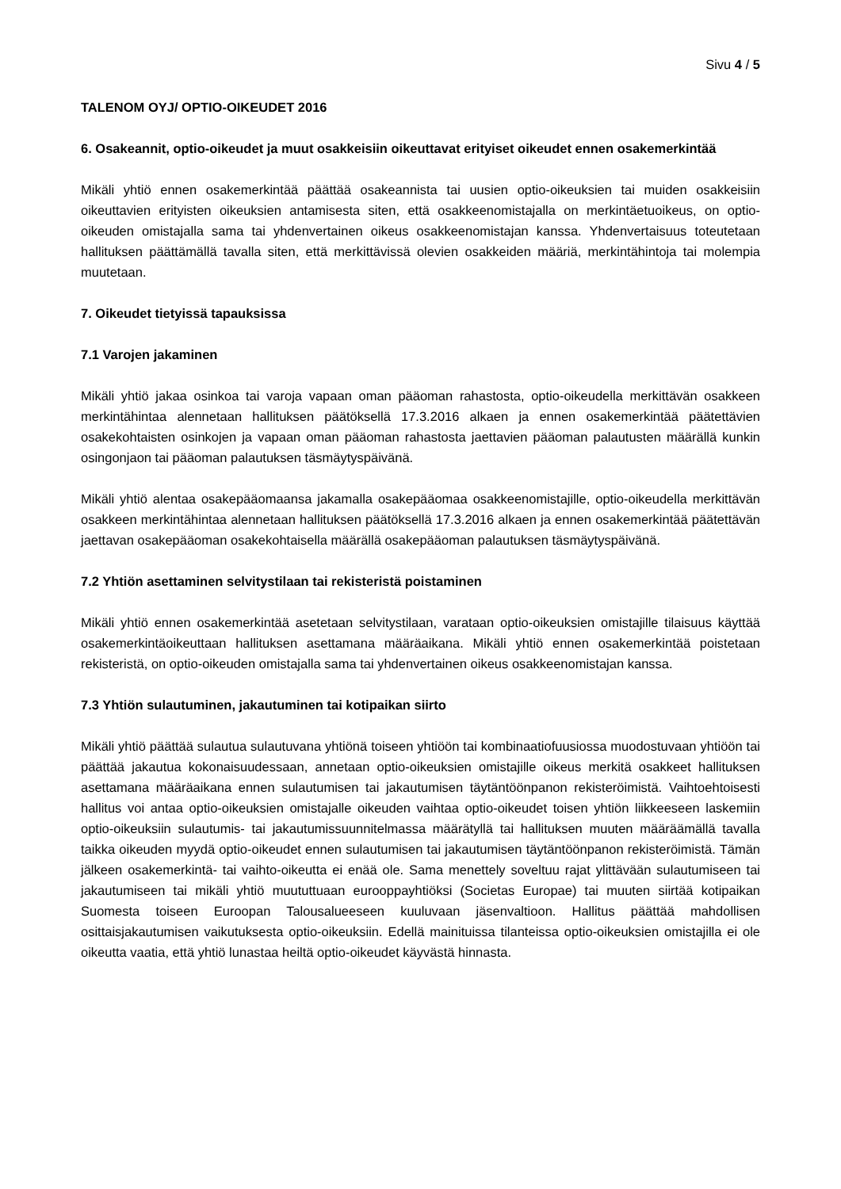Sivu 4 / 5
TALENOM OYJ/ OPTIO-OIKEUDET 2016
6. Osakeannit, optio-oikeudet ja muut osakkeisiin oikeuttavat erityiset oikeudet ennen osakemerkintää
Mikäli yhtiö ennen osakemerkintää päättää osakeannista tai uusien optio-oikeuksien tai muiden osakkeisiin oikeuttavien erityisten oikeuksien antamisesta siten, että osakkeenomistajalla on merkintäetuoikeus, on optio-oikeuden omistajalla sama tai yhdenvertainen oikeus osakkeenomistajan kanssa. Yhdenvertaisuus toteutetaan hallituksen päättämällä tavalla siten, että merkittävissä olevien osakkeiden määriä, merkintähintoja tai molempia muutetaan.
7. Oikeudet tietyissä tapauksissa
7.1 Varojen jakaminen
Mikäli yhtiö jakaa osinkoa tai varoja vapaan oman pääoman rahastosta, optio-oikeudella merkittävän osakkeen merkintähintaa alennetaan hallituksen päätöksellä 17.3.2016 alkaen ja ennen osakemerkintää päätettävien osakekohtaisten osinkojen ja vapaan oman pääoman rahastosta jaettavien pääoman palautusten määrällä kunkin osingonjaon tai pääoman palautuksen täsmäytyspäivänä.
Mikäli yhtiö alentaa osakepääomaansa jakamalla osakepääomaa osakkeenomistajille, optio-oikeudella merkittävän osakkeen merkintähintaa alennetaan hallituksen päätöksellä 17.3.2016 alkaen ja ennen osakemerkintää päätettävän jaettavan osakepääoman osakekohtaisella määrällä osakepääoman palautuksen täsmäytyspäivänä.
7.2 Yhtiön asettaminen selvitystilaan tai rekisteristä poistaminen
Mikäli yhtiö ennen osakemerkintää asetetaan selvitystilaan, varataan optio-oikeuksien omistajille tilaisuus käyttää osakemerkintäoikeuttaan hallituksen asettamana määräaikana. Mikäli yhtiö ennen osakemerkintää poistetaan rekisteristä, on optio-oikeuden omistajalla sama tai yhdenvertainen oikeus osakkeenomistajan kanssa.
7.3 Yhtiön sulautuminen, jakautuminen tai kotipaikan siirto
Mikäli yhtiö päättää sulautua sulautuvana yhtiönä toiseen yhtiöön tai kombinaatiofuusiossa muodostuvaan yhtiöön tai päättää jakautua kokonaisuudessaan, annetaan optio-oikeuksien omistajille oikeus merkitä osakkeet hallituksen asettamana määräaikana ennen sulautumisen tai jakautumisen täytäntöönpanon rekisteröimistä. Vaihtoehtoisesti hallitus voi antaa optio-oikeuksien omistajalle oikeuden vaihtaa optio-oikeudet toisen yhtiön liikkeeseen laskemiin optio-oikeuksiin sulautumis- tai jakautumissuunnitelmassa määrätyllä tai hallituksen muuten määräämällä tavalla taikka oikeuden myydä optio-oikeudet ennen sulautumisen tai jakautumisen täytäntöönpanon rekisteröimistä. Tämän jälkeen osakemerkintä- tai vaihto-oikeutta ei enää ole. Sama menettely soveltuu rajat ylittävään sulautumiseen tai jakautumiseen tai mikäli yhtiö muututtuaan eurooppayhtiöksi (Societas Europae) tai muuten siirtää kotipaikan Suomesta toiseen Euroopan Talousalueeseen kuuluvaan jäsenvaltioon. Hallitus päättää mahdollisen osittaisjakautumisen vaikutuksesta optio-oikeuksiin. Edellä mainituissa tilanteissa optio-oikeuksien omistajilla ei ole oikeutta vaatia, että yhtiö lunastaa heiltä optio-oikeudet käyvästä hinnasta.